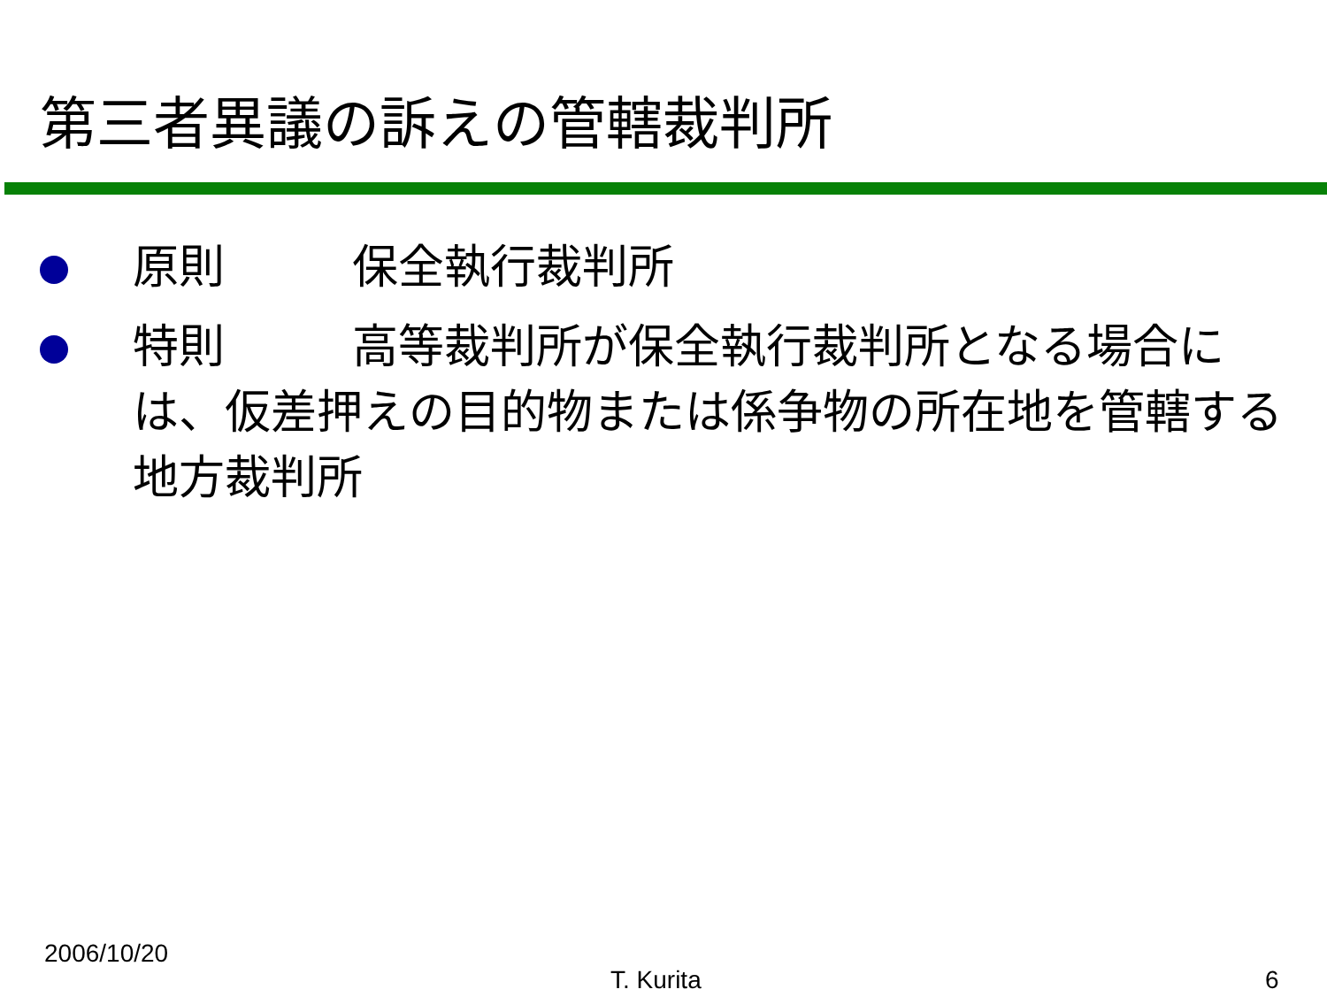第三者異議の訴えの管轄裁判所
原則 保全執行裁判所
特則 高等裁判所が保全執行裁判所となる場合には、仮差押えの目的物または係争物の所在地を管轄する地方裁判所
2006/10/20
T. Kurita 6